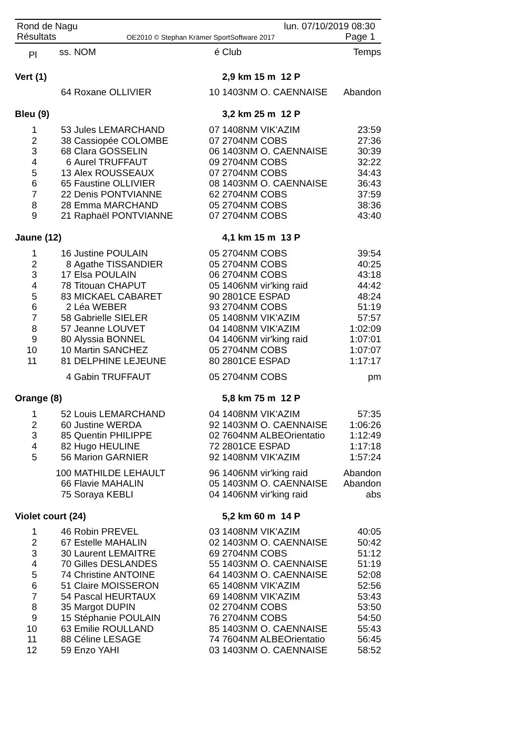Rond de Nagu lun. 07/10/2019 08:30
Résultats OE2010 © Stephan Krämer SportSoftware 2017 Page 1
| Pl | ss. | NOM | é | Club | Temps |
| --- | --- | --- | --- | --- | --- |
| Vert (1) | | | | 2,9 km 15 m 12 P | |
| | 64 | Roxane OLLIVIER | 10 | 1403NM O. CAENNAISE | Abandon |
| Bleu (9) | | | | 3,2 km 25 m 12 P | |
| 1 | 53 | Jules LEMARCHAND | 07 | 1408NM VIK'AZIM | 23:59 |
| 2 | 38 | Cassiopée COLOMBE | 07 | 2704NM COBS | 27:36 |
| 3 | 68 | Clara GOSSELIN | 06 | 1403NM O. CAENNAISE | 30:39 |
| 4 | 6 | Aurel TRUFFAUT | 09 | 2704NM COBS | 32:22 |
| 5 | 13 | Alex ROUSSEAUX | 07 | 2704NM COBS | 34:43 |
| 6 | 65 | Faustine OLLIVIER | 08 | 1403NM O. CAENNAISE | 36:43 |
| 7 | 22 | Denis PONTVIANNE | 62 | 2704NM COBS | 37:59 |
| 8 | 28 | Emma MARCHAND | 05 | 2704NM COBS | 38:36 |
| 9 | 21 | Raphaël PONTVIANNE | 07 | 2704NM COBS | 43:40 |
| Jaune (12) | | | | 4,1 km 15 m 13 P | |
| 1 | 16 | Justine POULAIN | 05 | 2704NM COBS | 39:54 |
| 2 | 8 | Agathe TISSANDIER | 05 | 2704NM COBS | 40:25 |
| 3 | 17 | Elsa POULAIN | 06 | 2704NM COBS | 43:18 |
| 4 | 78 | Titouan CHAPUT | 05 | 1406NM vir'king raid | 44:42 |
| 5 | 83 | MICKAEL CABARET | 90 | 2801CE ESPAD | 48:24 |
| 6 | 2 | Léa WEBER | 93 | 2704NM COBS | 51:19 |
| 7 | 58 | Gabrielle SIELER | 05 | 1408NM VIK'AZIM | 57:57 |
| 8 | 57 | Jeanne LOUVET | 04 | 1408NM VIK'AZIM | 1:02:09 |
| 9 | 80 | Alyssia BONNEL | 04 | 1406NM vir'king raid | 1:07:01 |
| 10 | 10 | Martin SANCHEZ | 05 | 2704NM COBS | 1:07:07 |
| 11 | 81 | DELPHINE LEJEUNE | 80 | 2801CE ESPAD | 1:17:17 |
| | 4 | Gabin TRUFFAUT | 05 | 2704NM COBS | pm |
| Orange (8) | | | | 5,8 km 75 m 12 P | |
| 1 | 52 | Louis LEMARCHAND | 04 | 1408NM VIK'AZIM | 57:35 |
| 2 | 60 | Justine WERDA | 92 | 1403NM O. CAENNAISE | 1:06:26 |
| 3 | 85 | Quentin PHILIPPE | 02 | 7604NM ALBEOrientatio | 1:12:49 |
| 4 | 82 | Hugo HEULINE | 72 | 2801CE ESPAD | 1:17:18 |
| 5 | 56 | Marion GARNIER | 92 | 1408NM VIK'AZIM | 1:57:24 |
| | 100 | MATHILDE LEHAULT | 96 | 1406NM vir'king raid | Abandon |
| | 66 | Flavie MAHALIN | 05 | 1403NM O. CAENNAISE | Abandon |
| | 75 | Soraya KEBLI | 04 | 1406NM vir'king raid | abs |
| Violet court (24) | | | | 5,2 km 60 m 14 P | |
| 1 | 46 | Robin PREVEL | 03 | 1408NM VIK'AZIM | 40:05 |
| 2 | 67 | Estelle MAHALIN | 02 | 1403NM O. CAENNAISE | 50:42 |
| 3 | 30 | Laurent LEMAITRE | 69 | 2704NM COBS | 51:12 |
| 4 | 70 | Gilles DESLANDES | 55 | 1403NM O. CAENNAISE | 51:19 |
| 5 | 74 | Christine ANTOINE | 64 | 1403NM O. CAENNAISE | 52:08 |
| 6 | 51 | Claire MOISSERON | 65 | 1408NM VIK'AZIM | 52:56 |
| 7 | 54 | Pascal HEURTAUX | 69 | 1408NM VIK'AZIM | 53:43 |
| 8 | 35 | Margot DUPIN | 02 | 2704NM COBS | 53:50 |
| 9 | 15 | Stéphanie POULAIN | 76 | 2704NM COBS | 54:50 |
| 10 | 63 | Emilie ROULLAND | 85 | 1403NM O. CAENNAISE | 55:43 |
| 11 | 88 | Céline LESAGE | 74 | 7604NM ALBEOrientatio | 56:45 |
| 12 | 59 | Enzo YAHI | 03 | 1403NM O. CAENNAISE | 58:52 |